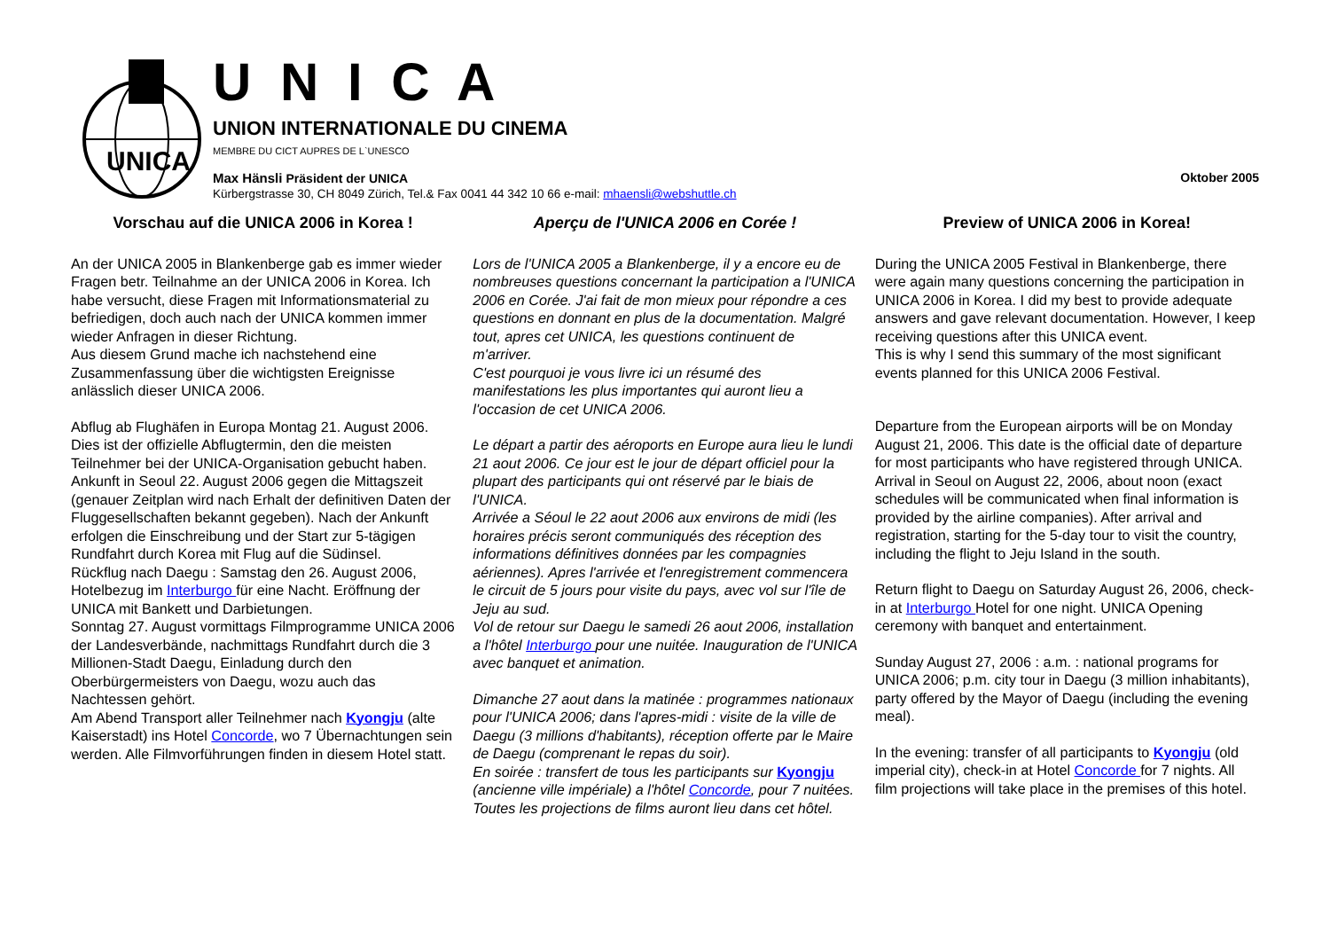UNICA
U N I C A
UNION INTERNATIONALE DU CINEMA
MEMBRE DU CICT AUPRES DE L`UNESCO
Max Hänsli Präsident der UNICA Oktober 2005
Kürbergstrasse 30, CH 8049 Zürich, Tel.& Fax 0041 44 342 10 66 e-mail: mhaensli@webshuttle.ch
Vorschau auf die UNICA 2006 in Korea !
An der UNICA 2005 in Blankenberge gab es immer wieder Fragen betr. Teilnahme an der UNICA 2006 in Korea. Ich habe versucht, diese Fragen mit Informationsmaterial zu befriedigen, doch auch nach der UNICA kommen immer wieder Anfragen in dieser Richtung.
Aus diesem Grund mache ich nachstehend eine Zusammenfassung über die wichtigsten Ereignisse anlässlich dieser UNICA 2006.
Abflug ab Flughäfen in Europa Montag 21. August 2006. Dies ist der offizielle Abflugtermin, den die meisten Teilnehmer bei der UNICA-Organisation gebucht haben.
Ankunft in Seoul 22. August 2006 gegen die Mittagszeit (genauer Zeitplan wird nach Erhalt der definitiven Daten der Fluggesellschaften bekannt gegeben). Nach der Ankunft erfolgen die Einschreibung und der Start zur 5-tägigen Rundfahrt durch Korea mit Flug auf die Südinsel.
Rückflug nach Daegu : Samstag den 26. August 2006, Hotelbezug im Interburgo für eine Nacht. Eröffnung der UNICA mit Bankett und Darbietungen.
Sonntag 27. August vormittags Filmprogramme UNICA 2006 der Landesverbände, nachmittags Rundfahrt durch die 3 Millionen-Stadt Daegu, Einladung durch den Oberbürgermeisters von Daegu, wozu auch das Nachtessen gehört.
Am Abend Transport aller Teilnehmer nach Kyongju (alte Kaiserstadt) ins Hotel Concorde, wo 7 Übernachtungen sein werden. Alle Filmvorführungen finden in diesem Hotel statt.
Aperçu de l'UNICA 2006 en Corée !
Lors de l'UNICA 2005 a Blankenberge, il y a encore eu de nombreuses questions concernant la participation a l'UNICA 2006 en Corée. J'ai fait de mon mieux pour répondre a ces questions en donnant en plus de la documentation. Malgré tout, apres cet UNICA, les questions continuent de m'arriver.
C'est pourquoi je vous livre ici un résumé des manifestations les plus importantes qui auront lieu a l'occasion de cet UNICA 2006.
Le départ a partir des aéroports en Europe aura lieu le lundi 21 aout 2006. Ce jour est le jour de départ officiel pour la plupart des participants qui ont réservé par le biais de l'UNICA.
Arrivée a Séoul le 22 aout 2006 aux environs de midi (les horaires précis seront communiqués des réception des informations définitives données par les compagnies aériennes). Apres l'arrivée et l'enregistrement commencera le circuit de 5 jours pour visite du pays, avec vol sur l'île de Jeju au sud.
Vol de retour sur Daegu le samedi 26 aout 2006, installation a l'hôtel Interburgo pour une nuitée. Inauguration de l'UNICA avec banquet et animation.
Dimanche 27 aout dans la matinée : programmes nationaux pour l'UNICA 2006; dans l'apres-midi : visite de la ville de Daegu (3 millions d'habitants), réception offerte par le Maire de Daegu (comprenant le repas du soir).
En soirée : transfert de tous les participants sur Kyongju (ancienne ville impériale) a l'hôtel Concorde, pour 7 nuitées. Toutes les projections de films auront lieu dans cet hôtel.
Preview of UNICA 2006 in Korea!
During the UNICA 2005 Festival in Blankenberge, there were again many questions concerning the participation in UNICA 2006 in Korea. I did my best to provide adequate answers and gave relevant documentation. However, I keep receiving questions after this UNICA event.
This is why I send this summary of the most significant events planned for this UNICA 2006 Festival.
Departure from the European airports will be on Monday August 21, 2006. This date is the official date of departure for most participants who have registered through UNICA.
Arrival in Seoul on August 22, 2006, about noon (exact schedules will be communicated when final information is provided by the airline companies). After arrival and registration, starting for the 5-day tour to visit the country, including the flight to Jeju Island in the south.
Return flight to Daegu on Saturday August 26, 2006, check-in at Interburgo Hotel for one night. UNICA Opening ceremony with banquet and entertainment.
Sunday August 27, 2006 : a.m. : national programs for UNICA 2006; p.m. city tour in Daegu (3 million inhabitants), party offered by the Mayor of Daegu (including the evening meal).
In the evening: transfer of all participants to Kyongju (old imperial city), check-in at Hotel Concorde for 7 nights. All film projections will take place in the premises of this hotel.